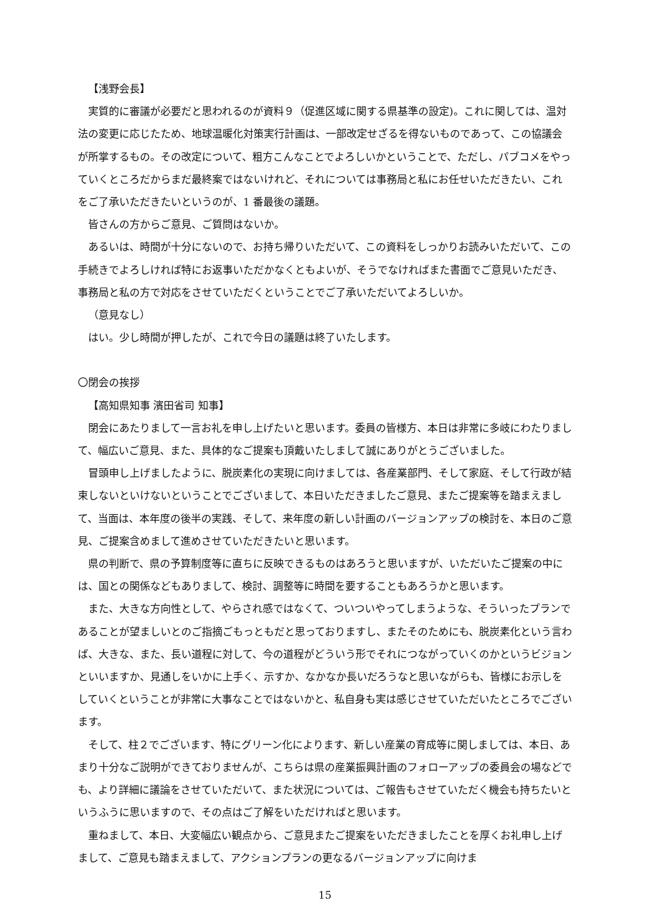【浅野会長】
実質的に審議が必要だと思われるのが資料９（促進区域に関する県基準の設定)。これに関しては、温対法の変更に応じたため、地球温暖化対策実行計画は、一部改定せざるを得ないものであって、この協議会が所掌するもの。その改定について、粗方こんなことでよろしいかということで、ただし、パブコメをやっていくところだからまだ最終案ではないけれど、それについては事務局と私にお任せいただきたい、これをご了承いただきたいというのが、1 番最後の議題。
皆さんの方からご意見、ご質問はないか。
あるいは、時間が十分にないので、お持ち帰りいただいて、この資料をしっかりお読みいただいて、この手続きでよろしければ特にお返事いただかなくともよいが、そうでなければまた書面でご意見いただき、事務局と私の方で対応をさせていただくということでご了承いただいてよろしいか。
（意見なし）
はい。少し時間が押したが、これで今日の議題は終了いたします。
〇閉会の挨拶
【高知県知事 濱田省司 知事】
閉会にあたりまして一言お礼を申し上げたいと思います。委員の皆様方、本日は非常に多岐にわたりまして、幅広いご意見、また、具体的なご提案も頂戴いたしまして誠にありがとうございました。
冒頭申し上げましたように、脱炭素化の実現に向けましては、各産業部門、そして家庭、そして行政が結束しないといけないということでございまして、本日いただきましたご意見、またご提案等を踏まえまして、当面は、本年度の後半の実践、そして、来年度の新しい計画のバージョンアップの検討を、本日のご意見、ご提案含めまして進めさせていただきたいと思います。
県の判断で、県の予算制度等に直ちに反映できるものはあろうと思いますが、いただいたご提案の中には、国との関係などもありまして、検討、調整等に時間を要することもあろうかと思います。
また、大きな方向性として、やらされ感ではなくて、ついついやってしまうような、そういったプランであることが望ましいとのご指摘ごもっともだと思っておりますし、またそのためにも、脱炭素化という言わば、大きな、また、長い道程に対して、今の道程がどういう形でそれにつながっていくのかというビジョンといいますか、見通しをいかに上手く、示すか、なかなか長いだろうなと思いながらも、皆様にお示しをしていくということが非常に大事なことではないかと、私自身も実は感じさせていただいたところでございます。
そして、柱２でございます、特にグリーン化によります、新しい産業の育成等に関しましては、本日、あまり十分なご説明ができておりませんが、こちらは県の産業振興計画のフォローアップの委員会の場などでも、より詳細に議論をさせていただいて、また状況については、ご報告もさせていただく機会も持ちたいというふうに思いますので、その点はご了解をいただければと思います。
重ねまして、本日、大変幅広い観点から、ご意見またご提案をいただきましたことを厚くお礼申し上げまして、ご意見も踏まえまして、アクションプランの更なるバージョンアップに向けま
15